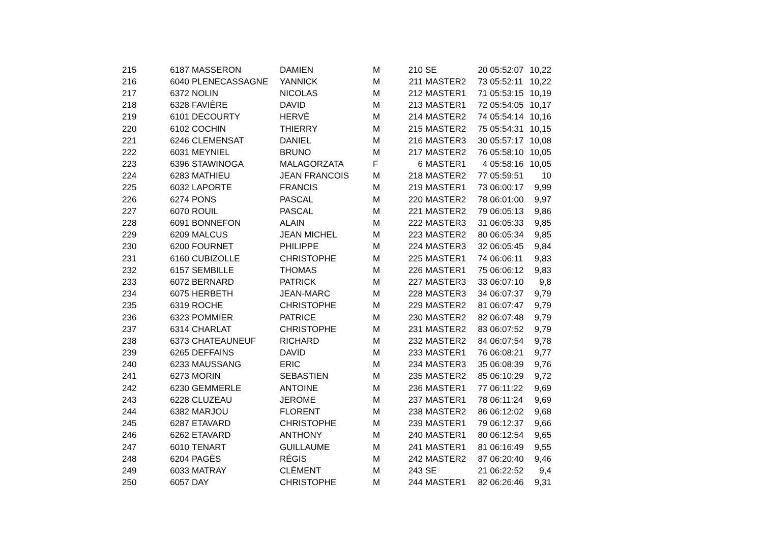| 215 | 6187 | MASSERON | DAMIEN | M | 210 | SE | 20 | 05:52:07 | 10,22 |
| 216 | 6040 | PLENECASSAGNE | YANNICK | M | 211 | MASTER2 | 73 | 05:52:11 | 10,22 |
| 217 | 6372 | NOLIN | NICOLAS | M | 212 | MASTER1 | 71 | 05:53:15 | 10,19 |
| 218 | 6328 | FAVIÈRE | DAVID | M | 213 | MASTER1 | 72 | 05:54:05 | 10,17 |
| 219 | 6101 | DECOURTY | HERVÉ | M | 214 | MASTER2 | 74 | 05:54:14 | 10,16 |
| 220 | 6102 | COCHIN | THIERRY | M | 215 | MASTER2 | 75 | 05:54:31 | 10,15 |
| 221 | 6246 | CLEMENSAT | DANIEL | M | 216 | MASTER3 | 30 | 05:57:17 | 10,08 |
| 222 | 6031 | MEYNIEL | BRUNO | M | 217 | MASTER2 | 76 | 05:58:10 | 10,05 |
| 223 | 6396 | STAWINOGA | MALAGORZATA | F | 6 | MASTER1 | 4 | 05:58:16 | 10,05 |
| 224 | 6283 | MATHIEU | JEAN FRANCOIS | M | 218 | MASTER2 | 77 | 05:59:51 | 10 |
| 225 | 6032 | LAPORTE | FRANCIS | M | 219 | MASTER1 | 73 | 06:00:17 | 9,99 |
| 226 | 6274 | PONS | PASCAL | M | 220 | MASTER2 | 78 | 06:01:00 | 9,97 |
| 227 | 6070 | ROUIL | PASCAL | M | 221 | MASTER2 | 79 | 06:05:13 | 9,86 |
| 228 | 6091 | BONNEFON | ALAIN | M | 222 | MASTER3 | 31 | 06:05:33 | 9,85 |
| 229 | 6209 | MALCUS | JEAN MICHEL | M | 223 | MASTER2 | 80 | 06:05:34 | 9,85 |
| 230 | 6200 | FOURNET | PHILIPPE | M | 224 | MASTER3 | 32 | 06:05:45 | 9,84 |
| 231 | 6160 | CUBIZOLLE | CHRISTOPHE | M | 225 | MASTER1 | 74 | 06:06:11 | 9,83 |
| 232 | 6157 | SEMBILLE | THOMAS | M | 226 | MASTER1 | 75 | 06:06:12 | 9,83 |
| 233 | 6072 | BERNARD | PATRICK | M | 227 | MASTER3 | 33 | 06:07:10 | 9,8 |
| 234 | 6075 | HERBETH | JEAN-MARC | M | 228 | MASTER3 | 34 | 06:07:37 | 9,79 |
| 235 | 6319 | ROCHE | CHRISTOPHE | M | 229 | MASTER2 | 81 | 06:07:47 | 9,79 |
| 236 | 6323 | POMMIER | PATRICE | M | 230 | MASTER2 | 82 | 06:07:48 | 9,79 |
| 237 | 6314 | CHARLAT | CHRISTOPHE | M | 231 | MASTER2 | 83 | 06:07:52 | 9,79 |
| 238 | 6373 | CHATEAUNEUF | RICHARD | M | 232 | MASTER2 | 84 | 06:07:54 | 9,78 |
| 239 | 6265 | DEFFAINS | DAVID | M | 233 | MASTER1 | 76 | 06:08:21 | 9,77 |
| 240 | 6233 | MAUSSANG | ERIC | M | 234 | MASTER3 | 35 | 06:08:39 | 9,76 |
| 241 | 6273 | MORIN | SEBASTIEN | M | 235 | MASTER2 | 85 | 06:10:29 | 9,72 |
| 242 | 6230 | GEMMERLE | ANTOINE | M | 236 | MASTER1 | 77 | 06:11:22 | 9,69 |
| 243 | 6228 | CLUZEAU | JEROME | M | 237 | MASTER1 | 78 | 06:11:24 | 9,69 |
| 244 | 6382 | MARJOU | FLORENT | M | 238 | MASTER2 | 86 | 06:12:02 | 9,68 |
| 245 | 6287 | ETAVARD | CHRISTOPHE | M | 239 | MASTER1 | 79 | 06:12:37 | 9,66 |
| 246 | 6262 | ETAVARD | ANTHONY | M | 240 | MASTER1 | 80 | 06:12:54 | 9,65 |
| 247 | 6010 | TENART | GUILLAUME | M | 241 | MASTER1 | 81 | 06:16:49 | 9,55 |
| 248 | 6204 | PAGÈS | RÉGIS | M | 242 | MASTER2 | 87 | 06:20:40 | 9,46 |
| 249 | 6033 | MATRAY | CLÉMENT | M | 243 | SE | 21 | 06:22:52 | 9,4 |
| 250 | 6057 | DAY | CHRISTOPHE | M | 244 | MASTER1 | 82 | 06:26:46 | 9,31 |